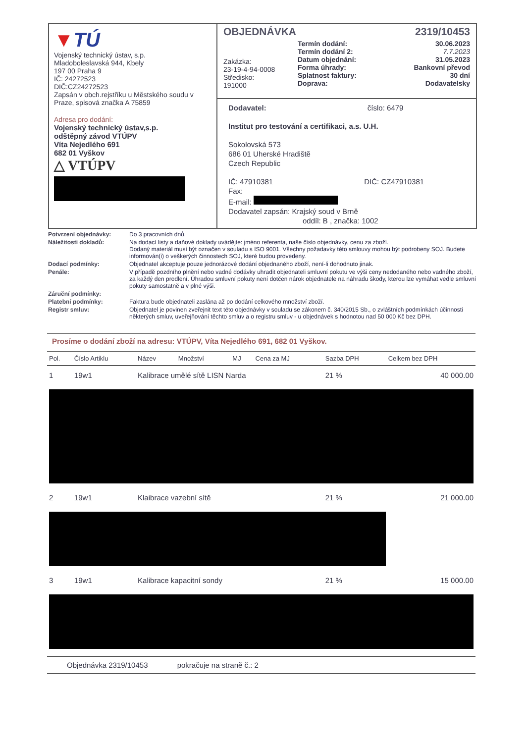▼TÚ
Vojenský technický ústav, s.p.
Mladoboleslavská 944, Kbely
197 00 Praha 9
IČ: 24272523
DIČ:CZ24272523
Zapsán v obch.rejstříku u Městského soudu v Praze, spisová značka A 75859
Adresa pro dodání:
Vojenský technický ústav,s.p.
odštěpný závod VTÚPV
Víta Nejedlého 691
682 01 Vyškov
△ VTÚPV
OBJEDNÁVKA 2319/10453
Zakázka:
23-19-4-94-0008
Středisko:
191000
Termín dodání: 30.06.2023
Termín dodání 2: 7.7.2023
Datum objednání: 31.05.2023
Forma úhrady: Bankovní převod
Splatnost faktury: 30 dní
Doprava: Dodavatelsky
Dodavatel: číslo: 6479
Institut pro testování a certifikaci, a.s. U.H.
Sokolovská 573
686 01 Uherské Hradiště
Czech Republic
IČ: 47910381 DIČ: CZ47910381
Fax:
E-mail:
Dodavatel zapsán: Krajský soud v Brně
oddíl: B , značka: 1002
| Potvrzení objednávky: | Do 3 pracovních dnů. |
| Náležitosti dokladů: | Na dodací listy a daňové doklady uvádějte: jméno referenta, naše číslo objednávky, cenu za zboží. Dodaný materiál musí být označen v souladu s ISO 9001. Všechny požadavky této smlouvy mohou být podrobeny SOJ. Budete informován(i) o veškerých činnostech SOJ, které budou provedeny. |
| Dodací podmínky: | Objednatel akceptuje pouze jednorázové dodání objednaného zboží, není-li dohodnuto jinak. |
| Penále: | V případě pozdního plnění nebo vadné dodávky uhradit objednateli smluvní pokutu ve výši ceny nedodaného nebo vadného zboží, za každý den prodlení. Úhradou smluvní pokuty není dotčen nárok objednatele na náhradu škody, kterou lze vymáhat vedle smluvní pokuty samostatně a v plné výši. |
| Záruční podmínky: | |
| Platební podmínky: | Faktura bude objednateli zaslána až po dodání celkového množství zboží. |
| Registr smluv: | Objednatel je povinen zveřejnit text této objednávky v souladu se zákonem č. 340/2015 Sb., o zvláštních podmínkách účinnosti některých smluv, uveřejňování těchto smluv a o registru smluv - u objednávek s hodnotou nad 50 000 Kč bez DPH. |
Prosíme o dodání zboží na adresu: VTÚPV, Víta Nejedlého 691, 682 01 Vyškov.
| Pol. | Číslo Artiklu | Název | Množství | MJ | Cena za MJ | Sazba DPH | Celkem bez DPH |
| --- | --- | --- | --- | --- | --- | --- | --- |
| 1 | 19w1 | Kalibrace umělé sítě LISN Narda | | | | 21 % | 40 000.00 |
| 2 | 19w1 | Klaibrace vazební sítě | | | | 21 % | 21 000.00 |
| 3 | 19w1 | Kalibrace kapacitní sondy | | | | 21 % | 15 000.00 |
Objednávka 2319/10453 pokračuje na straně č.: 2